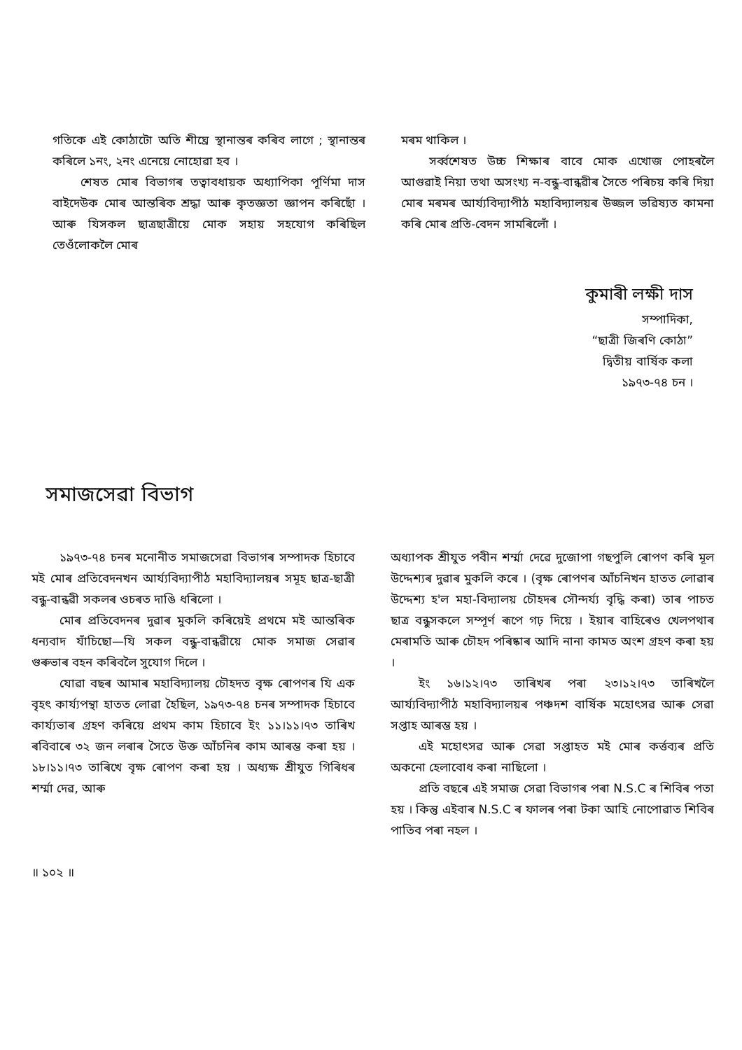গতিকে এই কোঠাটো অতি শীঘ্রে স্থানান্তৰ কৰিব লাগে ; স্থানান্তৰ কৰিলে ১নং, ২নং এনেয়ে নোহোৱা হব ।
শেষত মোৰ বিভাগৰ তত্বাবধায়ক অধ্যাপিকা পূর্ণিমা দাস বাইদেউক মোৰ আন্তৰিক শ্রদ্ধা আৰু কৃতজ্ঞতা জ্ঞাপন কৰিছোঁ । আৰু যিসকল ছাত্রছাত্রীয়ে মোক সহায় সহযোগ কৰিছিল তেওঁলোকলৈ মোৰ
মৰম থাকিল ।
সর্ব্বশেষত উচ্চ শিক্ষাৰ বাবে মোক এখোজ পোহৰলৈ আগুৱাই নিয়া তথা অসংখ্য ন-বন্ধু-বান্ধৱীৰ সৈতে পৰিচয় কৰি দিয়া মোৰ মৰমৰ আর্য্যবিদ্যাপীঠ মহাবিদ্যালয়ৰ উজ্জল ভৱিষ্যত কামনা কৰি মোৰ প্রতি-বেদন সামৰিলোঁ ।
কুমাৰী লক্ষী দাস
সম্পাদিকা,
“ছাত্রী জিৰণি কোঠা”
দ্বিতীয় বার্ষিক কলা
১৯৭৩-৭৪ চন ।
সমাজসেৱা বিভাগ
১৯৭৩-৭৪ চনৰ মনোনীত সমাজসেৱা বিভাগৰ সম্পাদক হিচাবে মই মোৰ প্রতিবেদনখন আর্য্যবিদ্যাপীঠ মহাবিদ্যালয়ৰ সমূহ ছাত্র-ছাত্রী বন্ধু-বান্ধৱী সকলৰ ওচৰত দাঙি ধৰিলো ।
মোৰ প্রতিবেদনৰ দুৱাৰ মুকলি কৰিয়েই প্রথমে মই আন্তৰিক ধন্যবাদ যাঁচিছো—যি সকল বন্ধু-বান্ধৱীয়ে মোক সমাজ সেৱাৰ গুৰুভাৰ বহন কৰিবলৈ সুযোগ দিলে ।
যোৱা বছৰ আমাৰ মহাবিদ্যালয় চৌহদত বৃক্ষ ৰোপণৰ যি এক বৃহৎ কার্য্যপন্থা হাতত লোৱা হৈছিল, ১৯৭৩-৭৪ চনৰ সম্পাদক হিচাবে কার্য্যভাৰ গ্রহণ কৰিয়ে প্রথম কাম হিচাবে ইং ১১।১১।৭৩ তাৰিখ ৰবিবাৰে ৩২ জন লৰাৰ সৈতে উক্ত আঁচনিৰ কাম আৰম্ভ কৰা হয় । ১৮।১১।৭৩ তাৰিখে বৃক্ষ ৰোপণ কৰা হয় । অধ্যক্ষ শ্রীযুত গিৰিধৰ শর্ম্মা দেৱ, আৰু
অধ্যাপক শ্রীযুত পবীন শর্ম্মা দেৱে দুজোপা গছপুলি ৰোপণ কৰি মূল উদ্দেশ্যৰ দুৱাৰ মুকলি কৰে । (বৃক্ষ ৰোপণৰ আঁচনিখন হাতত লোৱাৰ উদ্দেশ্য হ'ল মহা-বিদ্যালয় চৌহদৰ সৌন্দর্য্য বৃদ্ধি কৰা) তাৰ পাচত ছাত্র বন্ধুসকলে সম্পূর্ণ ৰূপে গঢ় দিয়ে । ইয়াৰ বাহিৰেও খেলপথাৰ মেৰামতি আৰু চৌহদ পৰিষ্কাৰ আদি নানা কামত অংশ গ্রহণ কৰা হয় ।
ইং ১৬।১২।৭৩ তাৰিখৰ পৰা ২৩।১২।৭৩ তাৰিখলৈ আর্য্যবিদ্যাপীঠ মহাবিদ্যালয়ৰ পঞ্চদশ বার্ষিক মহোৎসৱ আৰু সেৱা সপ্তাহ আৰম্ভ হয় ।
এই মহোৎসৱ আৰু সেৱা সপ্তাহত মই মোৰ কর্ত্তব্যৰ প্রতি অকনো হেলাবোধ কৰা নাছিলো ।
প্রতি বছৰে এই সমাজ সেৱা বিভাগৰ পৰা N.S.C ৰ শিবিৰ পতা হয় । কিন্তু এইবাৰ N.S.C ৰ ফালৰ পৰা টকা আহি নোপোৱাত শিবিৰ পাতিব পৰা নহল ।
॥ ১০২ ॥